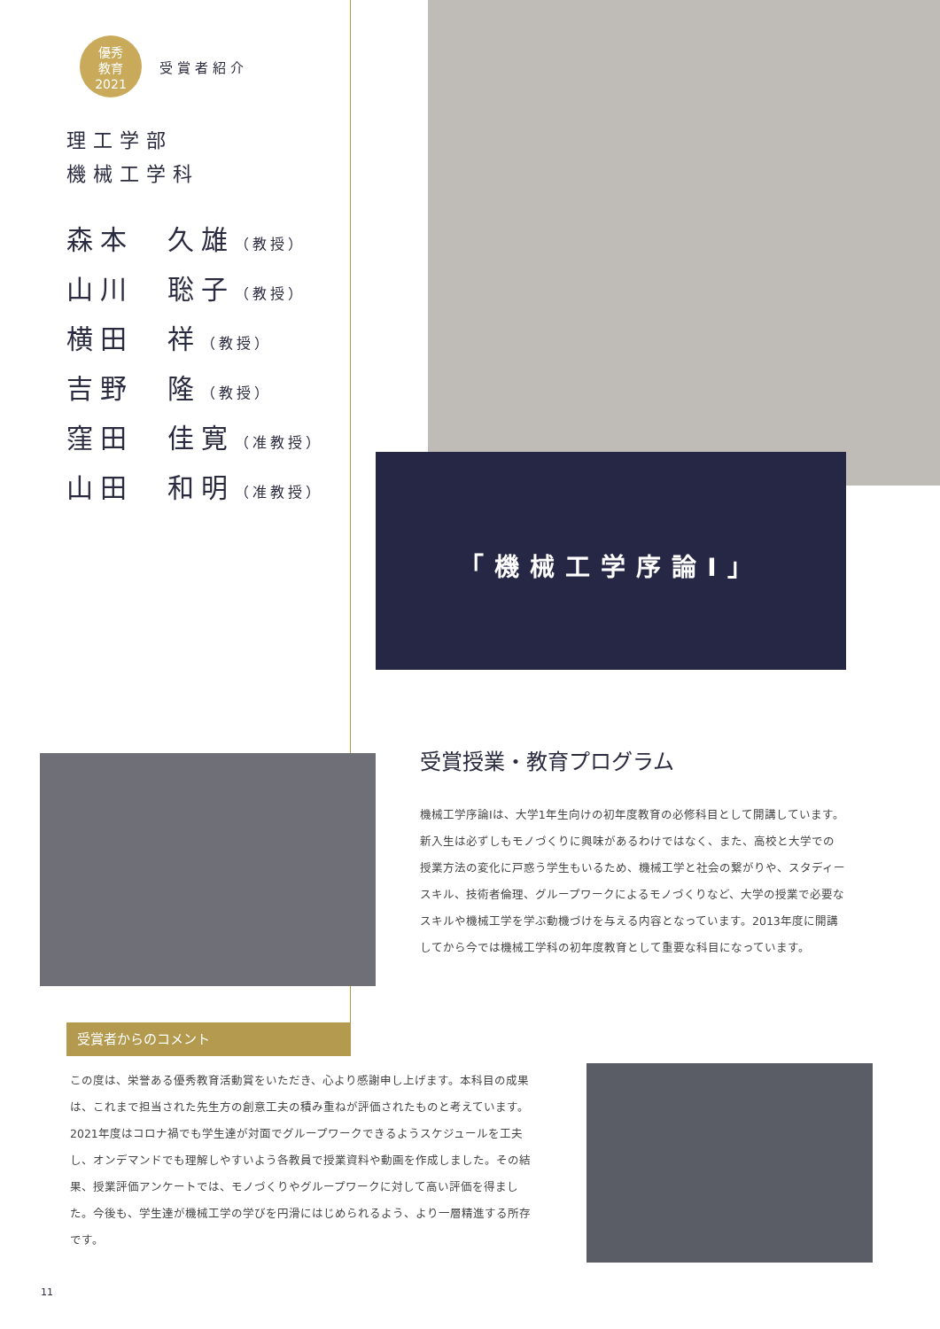優秀
教育
2021
受賞者紹介
理工学部
機械工学科
森本　久雄（教授）
山川　聡子（教授）
横田　祥（教授）
吉野　隆（教授）
窪田　佳寛（准教授）
山田　和明（准教授）
「機械工学序論Ⅰ」
受賞授業・教育プログラム
機械工学序論Ⅰは、大学1年生向けの初年度教育の必修科目として開講しています。新入生は必ずしもモノづくりに興味があるわけではなく、また、高校と大学での授業方法の変化に戸惑う学生もいるため、機械工学と社会の繋がりや、スタディースキル、技術者倫理、グループワークによるモノづくりなど、大学の授業で必要なスキルや機械工学を学ぶ動機づけを与える内容となっています。2013年度に開講してから今では機械工学科の初年度教育として重要な科目になっています。
受賞者からのコメント
この度は、栄誉ある優秀教育活動賞をいただき、心より感謝申し上げます。本科目の成果は、これまで担当された先生方の創意工夫の積み重ねが評価されたものと考えています。2021年度はコロナ禍でも学生達が対面でグループワークできるようスケジュールを工夫し、オンデマンドでも理解しやすいよう各教員で授業資料や動画を作成しました。その結果、授業評価アンケートでは、モノづくりやグループワークに対して高い評価を得ました。今後も、学生達が機械工学の学びを円滑にはじめられるよう、より一層精進する所存です。
11